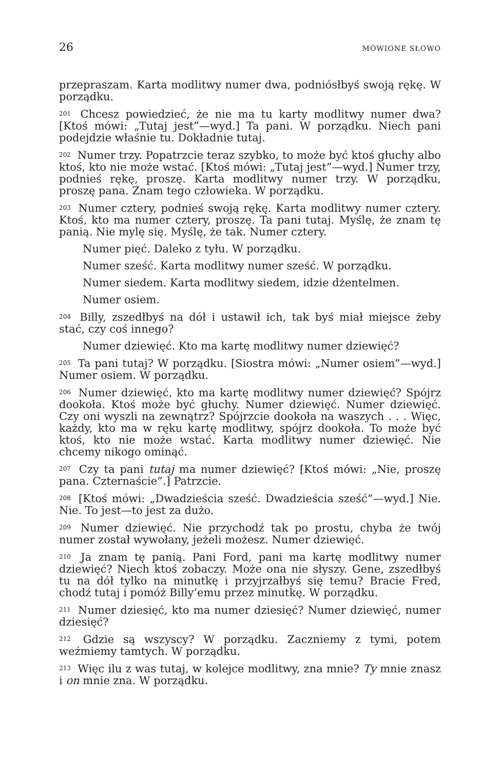26 MÓWIONE SŁOWO
przepraszam. Karta modlitwy numer dwa, podniósłbyś swoją rękę. W porządku.
<sup>201</sup> Chcesz powiedzieć, że nie ma tu karty modlitwy numer dwa? [Ktoś mówi: „Tutaj jest”—wyd.] Ta pani. W porządku. Niech pani podejdzie właśnie tu. Dokładnie tutaj.
<sup>202</sup> Numer trzy. Popatrzcie teraz szybko, to może być ktoś głuchy albo ktoś, kto nie może wstać. [Ktoś mówi: „Tutaj jest”—wyd.] Numer trzy, podnieś rękę, proszę. Karta modlitwy numer trzy. W porządku, proszę pana. Znam tego człowieka. W porządku.
<sup>203</sup> Numer cztery, podnieś swoją rękę. Karta modlitwy numer cztery. Ktoś, kto ma numer cztery, proszę. Ta pani tutaj. Myślę, że znam tę panią. Nie mylę się. Myślę, że tak. Numer cztery.
Numer pięć. Daleko z tyłu. W porządku.
Numer sześć. Karta modlitwy numer sześć. W porządku.
Numer siedem. Karta modlitwy siedem, idzie dżentelmen.
Numer osiem.
<sup>204</sup> Billy, zszedłbyś na dół i ustawił ich, tak byś miał miejsce żeby stać, czy coś innego?
Numer dziewięć. Kto ma kartę modlitwy numer dziewięć?
<sup>205</sup> Ta pani tutaj? W porządku. [Siostra mówi: „Numer osiem”—wyd.] Numer osiem. W porządku.
<sup>206</sup> Numer dziewięć, kto ma kartę modlitwy numer dziewięć? Spójrz dookoła. Ktoś może być głuchy. Numer dziewięć. Numer dziewięć. Czy oni wyszli na zewnątrz? Spójrzcie dookoła na waszych . . . Więc, każdy, kto ma w ręku kartę modlitwy, spójrz dookoła. To może być ktoś, kto nie może wstać. Karta modlitwy numer dziewięć. Nie chcemy nikogo ominąć.
<sup>207</sup> Czy ta pani tutaj ma numer dziewięć? [Ktoś mówi: „Nie, proszę pana. Czternaście”.] Patrzcie.
<sup>208</sup> [Ktoś mówi: „Dwadzieścia sześć. Dwadzieścia sześć”—wyd.] Nie. Nie. To jest—to jest za dużo.
<sup>209</sup> Numer dziewięć. Nie przychodź tak po prostu, chyba że twój numer został wywołany, jeżeli możesz. Numer dziewięć.
<sup>210</sup> Ja znam tę panią. Pani Ford, pani ma kartę modlitwy numer dziewięć? Niech ktoś zobaczy. Może ona nie słyszy. Gene, zszedłbyś tu na dół tylko na minutkę i przyjrzałbyś się temu? Bracie Fred, chodź tutaj i pomóż Billy’emu przez minutkę. W porządku.
<sup>211</sup> Numer dziesięć, kto ma numer dziesięć? Numer dziewięć, numer dziesięć?
<sup>212</sup> Gdzie są wszyscy? W porządku. Zaczniemy z tymi, potem weźmiemy tamtych. W porządku.
<sup>213</sup> Więc ilu z was tutaj, w kolejce modlitwy, zna mnie? Ty mnie znasz i on mnie zna. W porządku.